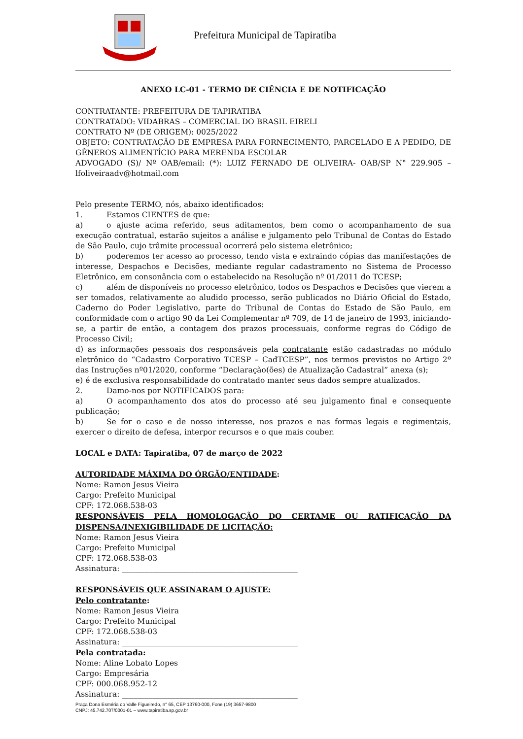Prefeitura Municipal de Tapiratiba
ANEXO LC-01 - TERMO DE CIÊNCIA E DE NOTIFICAÇÃO
CONTRATANTE: PREFEITURA DE TAPIRATIBA
CONTRATADO: VIDABRAS – COMERCIAL DO BRASIL EIRELI
CONTRATO Nº (DE ORIGEM): 0025/2022
OBJETO: CONTRATAÇÃO DE EMPRESA PARA FORNECIMENTO, PARCELADO E A PEDIDO, DE GÊNEROS ALIMENTÍCIO PARA MERENDA ESCOLAR
ADVOGADO (S)/ Nº OAB/email: (*): LUIZ FERNADO DE OLIVEIRA- OAB/SP N° 229.905 – lfoliveiraadv@hotmail.com
Pelo presente TERMO, nós, abaixo identificados:
1. Estamos CIENTES de que:
a) o ajuste acima referido, seus aditamentos, bem como o acompanhamento de sua execução contratual, estarão sujeitos a análise e julgamento pelo Tribunal de Contas do Estado de São Paulo, cujo trâmite processual ocorrerá pelo sistema eletrônico;
b) poderemos ter acesso ao processo, tendo vista e extraindo cópias das manifestações de interesse, Despachos e Decisões, mediante regular cadastramento no Sistema de Processo Eletrônico, em consonância com o estabelecido na Resolução nº 01/2011 do TCESP;
c) além de disponíveis no processo eletrônico, todos os Despachos e Decisões que vierem a ser tomados, relativamente ao aludido processo, serão publicados no Diário Oficial do Estado, Caderno do Poder Legislativo, parte do Tribunal de Contas do Estado de São Paulo, em conformidade com o artigo 90 da Lei Complementar nº 709, de 14 de janeiro de 1993, iniciando-se, a partir de então, a contagem dos prazos processuais, conforme regras do Código de Processo Civil;
d) as informações pessoais dos responsáveis pela contratante estão cadastradas no módulo eletrônico do “Cadastro Corporativo TCESP – CadTCESP”, nos termos previstos no Artigo 2º das Instruções nº01/2020, conforme “Declaração(ões) de Atualização Cadastral” anexa (s);
e) é de exclusiva responsabilidade do contratado manter seus dados sempre atualizados.
2. Damo-nos por NOTIFICADOS para:
a) O acompanhamento dos atos do processo até seu julgamento final e consequente publicação;
b) Se for o caso e de nosso interesse, nos prazos e nas formas legais e regimentais, exercer o direito de defesa, interpor recursos e o que mais couber.
LOCAL e DATA: Tapiratiba, 07 de março de 2022
AUTORIDADE MÁXIMA DO ÓRGÃO/ENTIDADE:
Nome: Ramon Jesus Vieira
Cargo: Prefeito Municipal
CPF: 172.068.538-03
RESPONSÁVEIS PELA HOMOLOGAÇÃO DO CERTAME OU RATIFICAÇÃO DA DISPENSA/INEXIGIBILIDADE DE LICITAÇÃO:
Nome: Ramon Jesus Vieira
Cargo: Prefeito Municipal
CPF: 172.068.538-03
Assinatura: ______________________________________________
RESPONSÁVEIS QUE ASSINARAM O AJUSTE:
Pelo contratante:
Nome: Ramon Jesus Vieira
Cargo: Prefeito Municipal
CPF: 172.068.538-03
Assinatura: ______________________________________________
Pela contratada:
Nome: Aline Lobato Lopes
Cargo: Empresária
CPF: 000.068.952-12
Assinatura: ______________________________________________
Praça Dona Esméria do Valle Figueiredo, n° 65, CEP 13760-000, Fone (19) 3657-9800
CNPJ: 45.742.707/0001-01 – www.tapiratiba.sp.gov.br